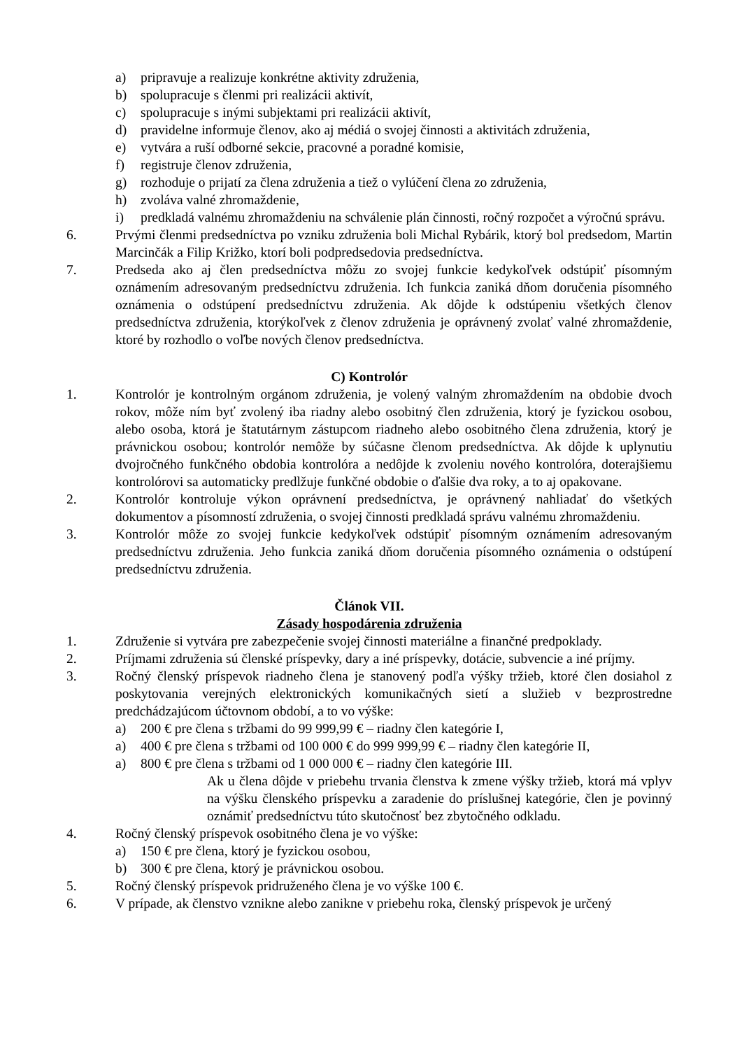a) pripravuje a realizuje konkrétne aktivity združenia,
b) spolupracuje s členmi pri realizácii aktivít,
c) spolupracuje s inými subjektami pri realizácii aktivít,
d) pravidelne informuje členov, ako aj médiá o svojej činnosti a aktivitách združenia,
e) vytvára a ruší odborné sekcie, pracovné a poradné komisie,
f) registruje členov združenia,
g) rozhoduje o prijatí za člena združenia a tiež o vylúčení člena zo združenia,
h) zvoláva valné zhromaždenie,
i) predkladá valnému zhromaždeniu na schválenie plán činnosti, ročný rozpočet a výročnú správu.
6. Prvými členmi predsedníctva po vzniku združenia boli Michal Rybárik, ktorý bol predsedom, Martin Marcinčák a Filip Križko, ktorí boli podpredsedovia predsedníctva.
7. Predseda ako aj člen predsedníctva môžu zo svojej funkcie kedykoľvek odstúpiť písomným oznámením adresovaným predsedníctvu združenia. Ich funkcia zaniká dňom doručenia písomného oznámenia o odstúpení predsedníctvu združenia. Ak dôjde k odstúpeniu všetkých členov predsedníctva združenia, ktorýkoľvek z členov združenia je oprávnený zvolať valné zhromaždenie, ktoré by rozhodlo o voľbe nových členov predsedníctva.
C) Kontrolór
1. Kontrolór je kontrolným orgánom združenia, je volený valným zhromaždením na obdobie dvoch rokov, môže ním byť zvolený iba riadny alebo osobitný člen združenia, ktorý je fyzickou osobou, alebo osoba, ktorá je štatutárnym zástupcom riadneho alebo osobitného člena združenia, ktorý je právnickou osobou; kontrolór nemôže by súčasne členom predsedníctva. Ak dôjde k uplynutiu dvojročného funkčného obdobia kontrolóra a nedôjde k zvoleniu nového kontrolóra, doterajšiemu kontrolórovi sa automaticky predlžuje funkčné obdobie o ďalšie dva roky, a to aj opakovane.
2. Kontrolór kontroluje výkon oprávnení predsedníctva, je oprávnený nahliadať do všetkých dokumentov a písomností združenia, o svojej činnosti predkladá správu valnému zhromaždeniu.
3. Kontrolór môže zo svojej funkcie kedykoľvek odstúpiť písomným oznámením adresovaným predsedníctvu združenia. Jeho funkcia zaniká dňom doručenia písomného oznámenia o odstúpení predsedníctvu združenia.
Článok VII.
Zásady hospodárenia združenia
1. Združenie si vytvára pre zabezpečenie svojej činnosti materiálne a finančné predpoklady.
2. Príjmami združenia sú členské príspevky, dary a iné príspevky, dotácie, subvencie a iné príjmy.
3. Ročný členský príspevok riadneho člena je stanovený podľa výšky tržieb, ktoré člen dosiahol z poskytovania verejných elektronických komunikačných sietí a služieb v bezprostredne predchádzajúcom účtovnom období, a to vo výške:
a) 200 € pre člena s tržbami do 99 999,99 € – riadny člen kategórie I,
a) 400 € pre člena s tržbami od 100 000 € do 999 999,99 € – riadny člen kategórie II,
a) 800 € pre člena s tržbami od 1 000 000 € – riadny člen kategórie III.
Ak u člena dôjde v priebehu trvania členstva k zmene výšky tržieb, ktorá má vplyv na výšku členského príspevku a zaradenie do príslušnej kategórie, člen je povinný oznámiť predsedníctvu túto skutočnosť bez zbytočného odkladu.
4. Ročný členský príspevok osobitného člena je vo výške:
a) 150 € pre člena, ktorý je fyzickou osobou,
b) 300 € pre člena, ktorý je právnickou osobou.
5. Ročný členský príspevok pridruženého člena je vo výške 100 €.
6. V prípade, ak členstvo vznikne alebo zanikne v priebehu roka, členský príspevok je určený